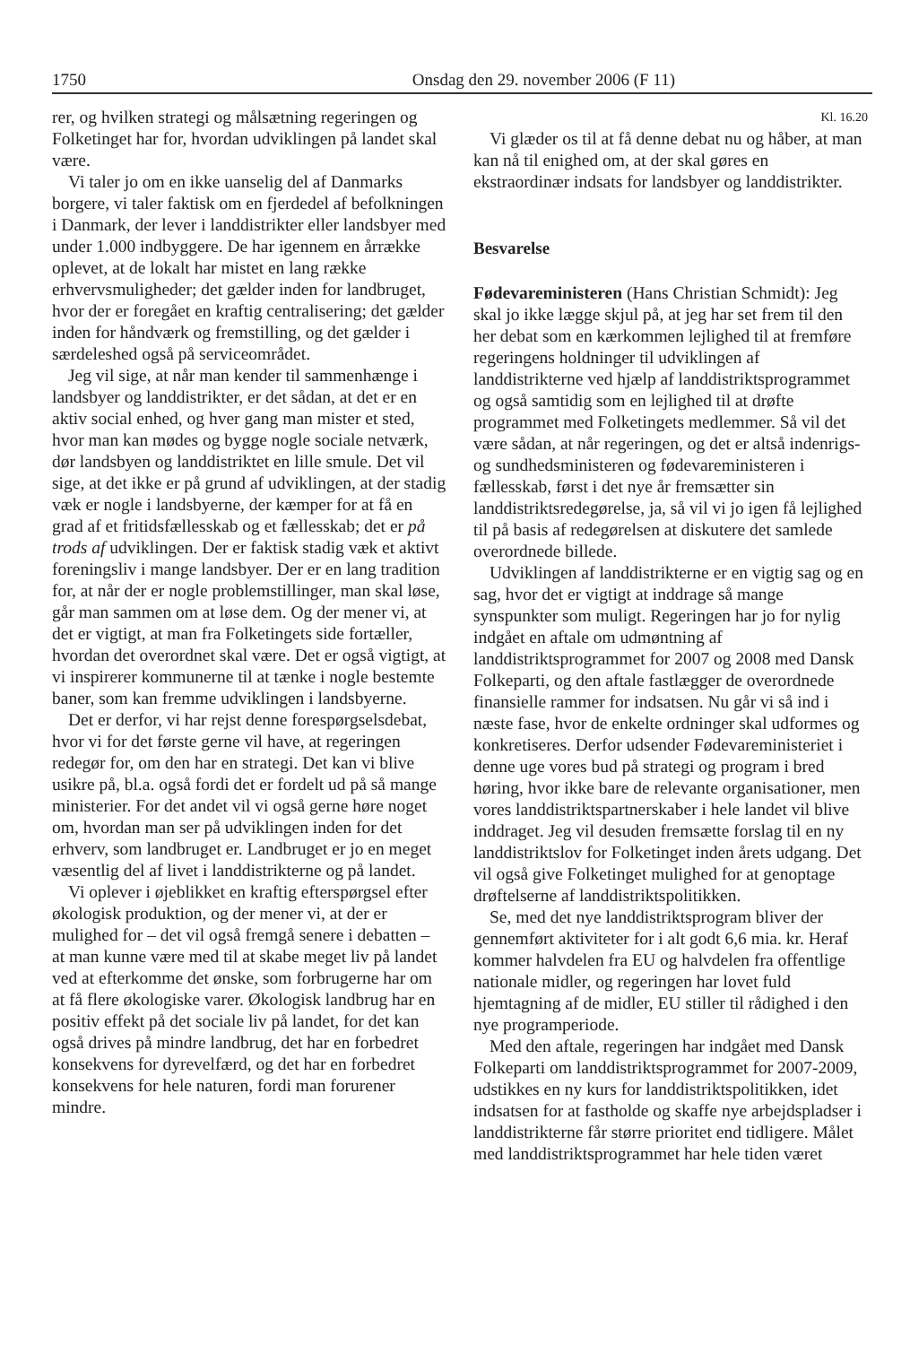1750 Onsdag den 29. november 2006 (F 11)
rer, og hvilken strategi og målsætning regeringen og Folketinget har for, hvordan udviklingen på landet skal være.
Vi taler jo om en ikke uanselig del af Danmarks borgere, vi taler faktisk om en fjerdedel af befolkningen i Danmark, der lever i landdistrikter eller landsbyer med under 1.000 indbyggere. De har igennem en årrække oplevet, at de lokalt har mistet en lang række erhvervsmuligheder; det gælder inden for landbruget, hvor der er foregået en kraftig centralisering; det gælder inden for håndværk og fremstilling, og det gælder i særdeleshed også på serviceområdet.
Jeg vil sige, at når man kender til sammenhænge i landsbyer og landdistrikter, er det sådan, at det er en aktiv social enhed, og hver gang man mister et sted, hvor man kan mødes og bygge nogle sociale netværk, dør landsbyen og landdistriktet en lille smule. Det vil sige, at det ikke er på grund af udviklingen, at der stadig væk er nogle i landsbyerne, der kæmper for at få en grad af et fritidsfællesskab og et fællesskab; det er på trods af udviklingen. Der er faktisk stadig væk et aktivt foreningsliv i mange landsbyer. Der er en lang tradition for, at når der er nogle problemstillinger, man skal løse, går man sammen om at løse dem. Og der mener vi, at det er vigtigt, at man fra Folketingets side fortæller, hvordan det overordnet skal være. Det er også vigtigt, at vi inspirerer kommunerne til at tænke i nogle bestemte baner, som kan fremme udviklingen i landsbyerne.
Det er derfor, vi har rejst denne forespørgselsdebat, hvor vi for det første gerne vil have, at regeringen redegør for, om den har en strategi. Det kan vi blive usikre på, bl.a. også fordi det er fordelt ud på så mange ministerier. For det andet vil vi også gerne høre noget om, hvordan man ser på udviklingen inden for det erhverv, som landbruget er. Landbruget er jo en meget væsentlig del af livet i landdistrikterne og på landet.
Vi oplever i øjeblikket en kraftig efterspørgsel efter økologisk produktion, og der mener vi, at der er mulighed for – det vil også fremgå senere i debatten – at man kunne være med til at skabe meget liv på landet ved at efterkomme det ønske, som forbrugerne har om at få flere økologiske varer. Økologisk landbrug har en positiv effekt på det sociale liv på landet, for det kan også drives på mindre landbrug, det har en forbedret konsekvens for dyrevelfærd, og det har en forbedret konsekvens for hele naturen, fordi man forurener mindre.
Kl. 16.20
Vi glæder os til at få denne debat nu og håber, at man kan nå til enighed om, at der skal gøres en ekstraordinær indsats for landsbyer og landdistrikter.
Besvarelse
Fødevareministeren (Hans Christian Schmidt): Jeg skal jo ikke lægge skjul på, at jeg har set frem til den her debat som en kærkommen lejlighed til at fremføre regeringens holdninger til udviklingen af landdistrikterne ved hjælp af landdistriktsprogrammet og også samtidig som en lejlighed til at drøfte programmet med Folketingets medlemmer. Så vil det være sådan, at når regeringen, og det er altså indenrigs- og sundhedsministeren og fødevareministeren i fællesskab, først i det nye år fremsætter sin landdistriktsredegørelse, ja, så vil vi jo igen få lejlighed til på basis af redegørelsen at diskutere det samlede overordnede billede.
Udviklingen af landdistrikterne er en vigtig sag og en sag, hvor det er vigtigt at inddrage så mange synspunkter som muligt. Regeringen har jo for nylig indgået en aftale om udmøntning af landdistriktsprogrammet for 2007 og 2008 med Dansk Folkeparti, og den aftale fastlægger de overordnede finansielle rammer for indsatsen. Nu går vi så ind i næste fase, hvor de enkelte ordninger skal udformes og konkretiseres. Derfor udsender Fødevareministeriet i denne uge vores bud på strategi og program i bred høring, hvor ikke bare de relevante organisationer, men vores landdistriktspartnerskaber i hele landet vil blive inddraget. Jeg vil desuden fremsætte forslag til en ny landdistriktslov for Folketinget inden årets udgang. Det vil også give Folketinget mulighed for at genoptage drøftelserne af landdistriktspolitikken.
Se, med det nye landdistriktsprogram bliver der gennemført aktiviteter for i alt godt 6,6 mia. kr. Heraf kommer halvdelen fra EU og halvdelen fra offentlige nationale midler, og regeringen har lovet fuld hjemtagning af de midler, EU stiller til rådighed i den nye programperiode.
Med den aftale, regeringen har indgået med Dansk Folkeparti om landdistriktsprogrammet for 2007-2009, udstikkes en ny kurs for landdistriktspolitikken, idet indsatsen for at fastholde og skaffe nye arbejdspladser i landdistrikterne får større prioritet end tidligere. Målet med landdistriktsprogrammet har hele tiden været